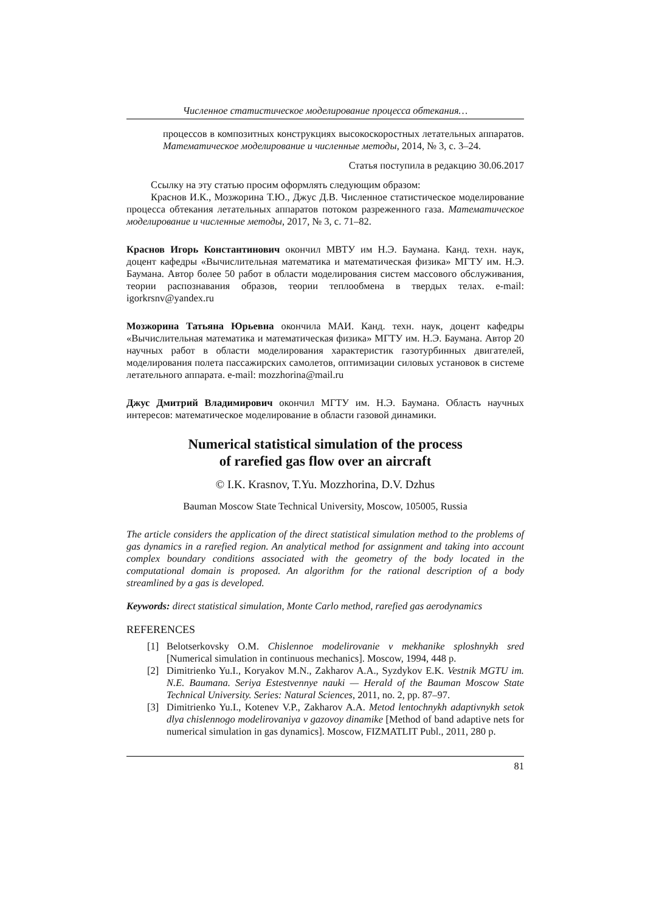Численное статистическое моделирование процесса обтекания…
процессов в композитных конструкциях высокоскоростных летательных аппаратов. Математическое моделирование и численные методы, 2014, № 3, с. 3–24.
Статья поступила в редакцию 30.06.2017
Ссылку на эту статью просим оформлять следующим образом:
Краснов И.К., Мозжорина Т.Ю., Джус Д.В. Численное статистическое моделирование процесса обтекания летательных аппаратов потоком разреженного газа. Математическое моделирование и численные методы, 2017, № 3, с. 71–82.
Краснов Игорь Константинович окончил МВТУ им Н.Э. Баумана. Канд. техн. наук, доцент кафедры «Вычислительная математика и математическая физика» МГТУ им. Н.Э. Баумана. Автор более 50 работ в области моделирования систем массового обслуживания, теории распознавания образов, теории теплообмена в твердых телах. e-mail: igorkrsnv@yandex.ru
Мозжорина Татьяна Юрьевна окончила МАИ. Канд. техн. наук, доцент кафедры «Вычислительная математика и математическая физика» МГТУ им. Н.Э. Баумана. Автор 20 научных работ в области моделирования характеристик газотурбинных двигателей, моделирования полета пассажирских самолетов, оптимизации силовых установок в системе летательного аппарата. e-mail: mozzhorina@mail.ru
Джус Дмитрий Владимирович окончил МГТУ им. Н.Э. Баумана. Область научных интересов: математическое моделирование в области газовой динамики.
Numerical statistical simulation of the process
of rarefied gas flow over an aircraft
© I.K. Krasnov, T.Yu. Mozzhorina, D.V. Dzhus
Bauman Moscow State Technical University, Moscow, 105005, Russia
The article considers the application of the direct statistical simulation method to the problems of gas dynamics in a rarefied region. An analytical method for assignment and taking into account complex boundary conditions associated with the geometry of the body located in the computational domain is proposed. An algorithm for the rational description of a body streamlined by a gas is developed.
Keywords: direct statistical simulation, Monte Carlo method, rarefied gas aerodynamics
REFERENCES
[1] Belotserkovsky O.M. Chislennoe modelirovanie v mekhanike sploshnykh sred [Numerical simulation in continuous mechanics]. Moscow, 1994, 448 p.
[2] Dimitrienko Yu.I., Koryakov M.N., Zakharov A.A., Syzdykov E.K. Vestnik MGTU im. N.E. Baumana. Seriya Estestvennye nauki — Herald of the Bauman Moscow State Technical University. Series: Natural Sciences, 2011, no. 2, pp. 87–97.
[3] Dimitrienko Yu.I., Kotenev V.P., Zakharov A.A. Metod lentochnykh adaptivnykh setok dlya chislennogo modelirovaniya v gazovoy dinamike [Method of band adaptive nets for numerical simulation in gas dynamics]. Moscow, FIZMATLIT Publ., 2011, 280 p.
81